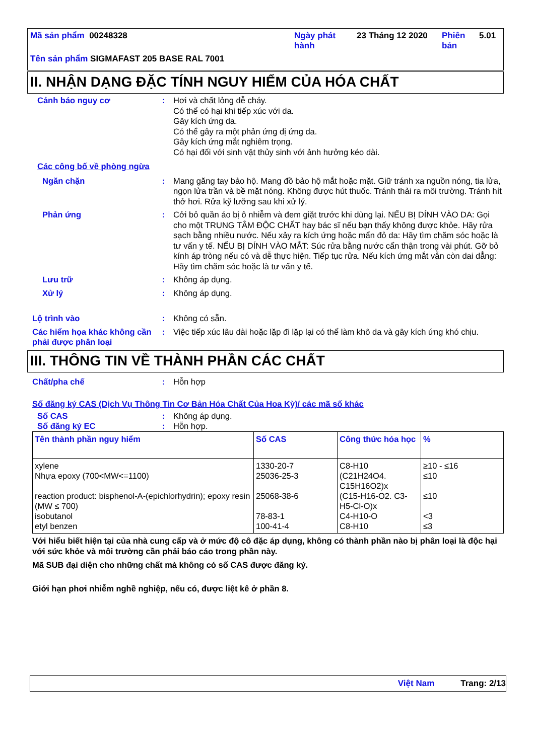| Mã sản phẩm 00248328 | Ngày phát hành | 23 Tháng 12 2020 | Phiên bản | 5.01 |
| Tên sản phẩm SIGMAFAST 205 BASE RAL 7001 | | | | |
II. NHẬN DẠNG ĐẶC TÍNH NGUY HIỂM CỦA HÓA CHẤT
Cảnh báo nguy cơ : Hơi và chất lỏng dễ cháy.
Có thể có hại khi tiếp xúc với da.
Gây kích ứng da.
Có thể gây ra một phản ứng dị ứng da.
Gây kích ứng mắt nghiêm trọng.
Có hại đối với sinh vật thủy sinh với ảnh hưởng kéo dài.
Các công bố về phòng ngừa
Ngăn chặn : Mang găng tay bảo hộ. Mang đồ bảo hộ mắt hoặc mặt. Giữ tránh xa nguồn nóng, tia lửa, ngọn lửa trần và bề mặt nóng. Không được hút thuốc. Tránh thải ra môi trường. Tránh hít thở hơi. Rửa kỹ lưỡng sau khi xử lý.
Phản ứng : Cởi bỏ quần áo bị ô nhiễm và đem giặt trước khi dùng lại. NẾU BỊ DÍNH VÀO DA: Gọi cho một TRUNG TÂM ĐỘC CHẤT hay bác sĩ nếu bạn thấy không được khỏe. Hãy rửa sạch bằng nhiều nước. Nếu xảy ra kích ứng hoặc mẩn đỏ da: Hãy tìm chăm sóc hoặc là tư vấn y tế. NẾU BỊ DÍNH VÀO MẮT: Súc rửa bằng nước cẩn thận trong vài phút. Gỡ bỏ kính áp tròng nếu có và dễ thực hiện. Tiếp tục rửa. Nếu kích ứng mắt vẫn còn dai dẳng: Hãy tìm chăm sóc hoặc là tư vấn y tế.
Lưu trữ : Không áp dụng.
Xử lý : Không áp dụng.
Lộ trình vào : Không có sẵn.
Các hiểm họa khác không cần phải được phân loại
: Việc tiếp xúc lâu dài hoặc lặp đi lặp lại có thể làm khô da và gây kích ứng khó chịu.
III. THÔNG TIN VỀ THÀNH PHẦN CÁC CHẤT
Chất/pha chế : Hỗn hợp
Số đăng ký CAS (Dịch Vụ Thông Tin Cơ Bản Hóa Chất Của Hoa Kỳ)/ các mã số khác
Số CAS : Không áp dụng.
Số đăng ký EC : Hỗn hợp.
| Tên thành phần nguy hiểm | Số CAS | Công thức hóa học | % |
| --- | --- | --- | --- |
| xylene Nhựa epoxy (700<MW<=1100) reaction product: bisphenol-A-(epichlorhydrin); epoxy resin (MW ≤ 700) isobutanol etyl benzen | 1330-20-7 25036-25-3 25068-38-6 78-83-1 100-41-4 | C8-H10 (C21H24O4. C15H16O2)x (C15-H16-O2. C3-H5-Cl-O)x C4-H10-O C8-H10 | ≥10 - ≤16 ≤10 ≤10 <3 ≤3 |
Với hiểu biết hiện tại của nhà cung cấp và ở mức độ cô đặc áp dụng, không có thành phần nào bị phân loại là độc hại với sức khỏe và môi trường cần phải báo cáo trong phần này.
Mã SUB đại diện cho những chất mà không có số CAS được đăng ký.
Giới hạn phơi nhiễm nghề nghiệp, nếu có, được liệt kê ở phần 8.
Việt Nam Trang: 2/13